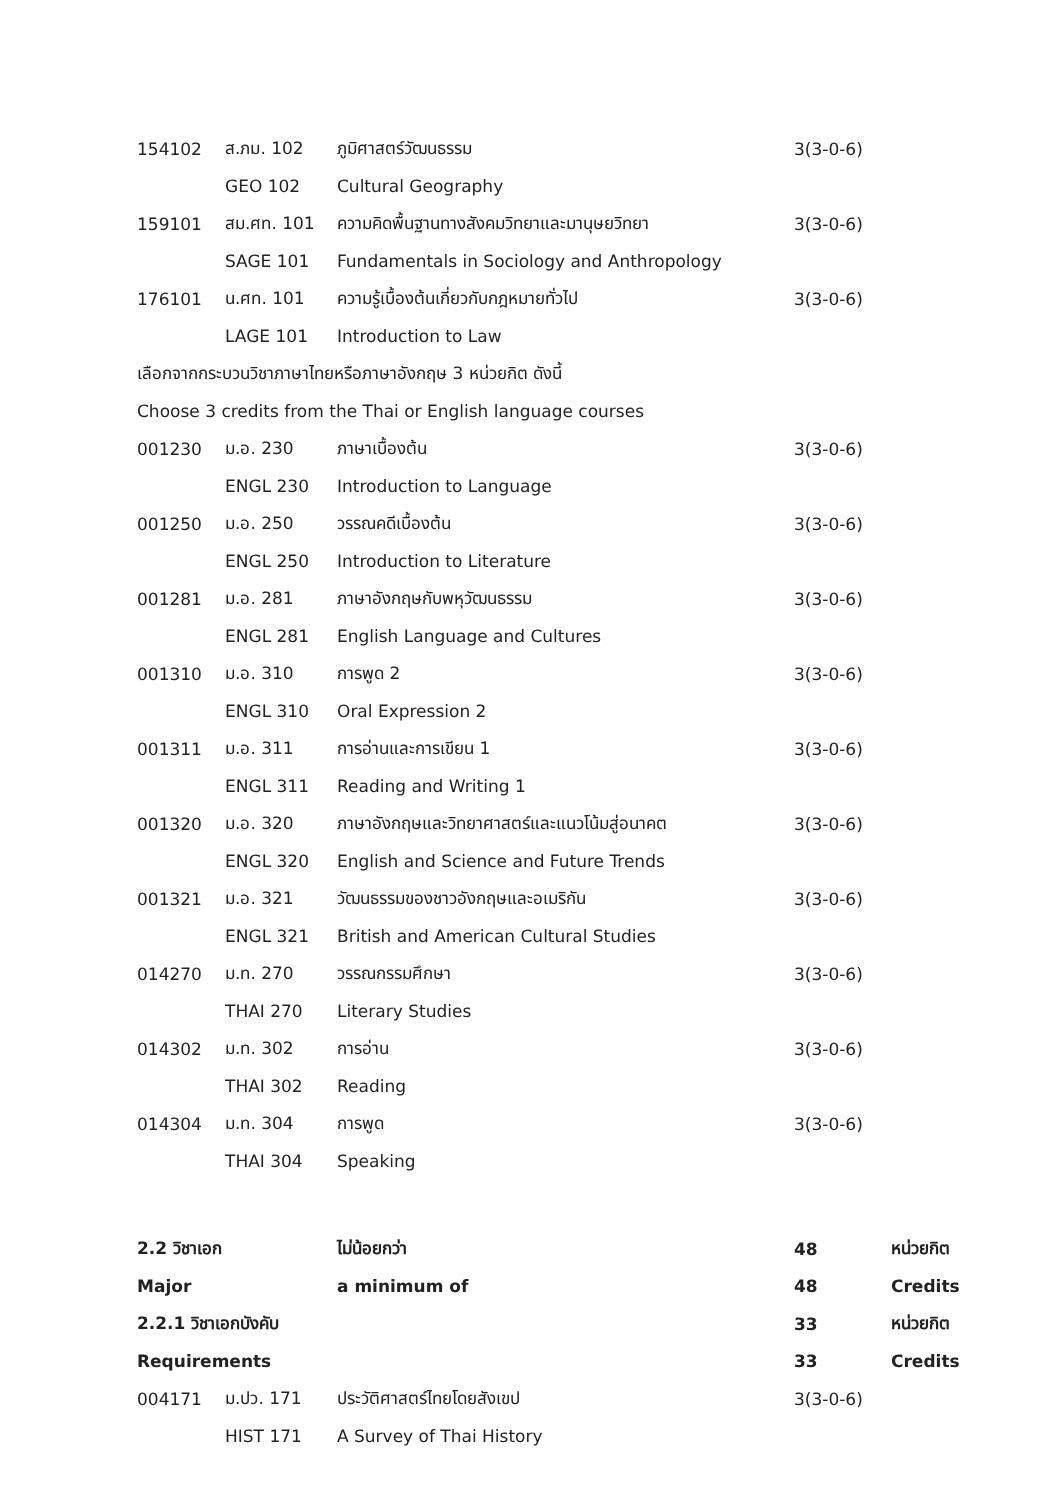| 154102 | ส.ภม. 102 | ภูมิศาสตร์วัฒนธรรม | 3(3-0-6) | |
| | GEO 102 | Cultural Geography | | |
| 159101 | สม.ศท. 101 | ความคิดพื้นฐานทางสังคมวิทยาและมานุษยวิทยา | 3(3-0-6) | |
| | SAGE 101 | Fundamentals in Sociology and Anthropology | | |
| 176101 | น.ศท. 101 | ความรู้เบื้องต้นเกี่ยวกับกฎหมายทั่วไป | 3(3-0-6) | |
| | LAGE 101 | Introduction to Law | | |
| เลือกจากกระบวนวิชาภาษาไทยหรือภาษาอังกฤษ 3 หน่วยกิต ดังนี้ | | | | |
| Choose 3 credits from the Thai or English language courses | | | | |
| 001230 | ม.อ. 230 | ภาษาเบื้องต้น | 3(3-0-6) | |
| | ENGL 230 | Introduction to Language | | |
| 001250 | ม.อ. 250 | วรรณคดีเบื้องต้น | 3(3-0-6) | |
| | ENGL 250 | Introduction to Literature | | |
| 001281 | ม.อ. 281 | ภาษาอังกฤษกับพหุวัฒนธรรม | 3(3-0-6) | |
| | ENGL 281 | English Language and Cultures | | |
| 001310 | ม.อ. 310 | การพูด 2 | 3(3-0-6) | |
| | ENGL 310 | Oral Expression 2 | | |
| 001311 | ม.อ. 311 | การอ่านและการเขียน 1 | 3(3-0-6) | |
| | ENGL 311 | Reading and Writing 1 | | |
| 001320 | ม.อ. 320 | ภาษาอังกฤษและวิทยาศาสตร์และแนวโน้มสู่อนาคต | 3(3-0-6) | |
| | ENGL 320 | English and Science and Future Trends | | |
| 001321 | ม.อ. 321 | วัฒนธรรมของชาวอังกฤษและอเมริกัน | 3(3-0-6) | |
| | ENGL 321 | British and American Cultural Studies | | |
| 014270 | ม.ท. 270 | วรรณกรรมศึกษา | 3(3-0-6) | |
| | THAI 270 | Literary Studies | | |
| 014302 | ม.ท. 302 | การอ่าน | 3(3-0-6) | |
| | THAI 302 | Reading | | |
| 014304 | ม.ท. 304 | การพูด | 3(3-0-6) | |
| | THAI 304 | Speaking | | |
| 2.2 วิชาเอก | | ไม่น้อยกว่า | 48 | หน่วยกิต |
| Major | | a minimum of | 48 | Credits |
| 2.2.1 วิชาเอกบังคับ | | | 33 | หน่วยกิต |
| Requirements | | | 33 | Credits |
| 004171 | ม.ปว. 171 | ประวัติศาสตร์ไทยโดยสังเขป | 3(3-0-6) | |
| | HIST 171 | A Survey of Thai History | | |